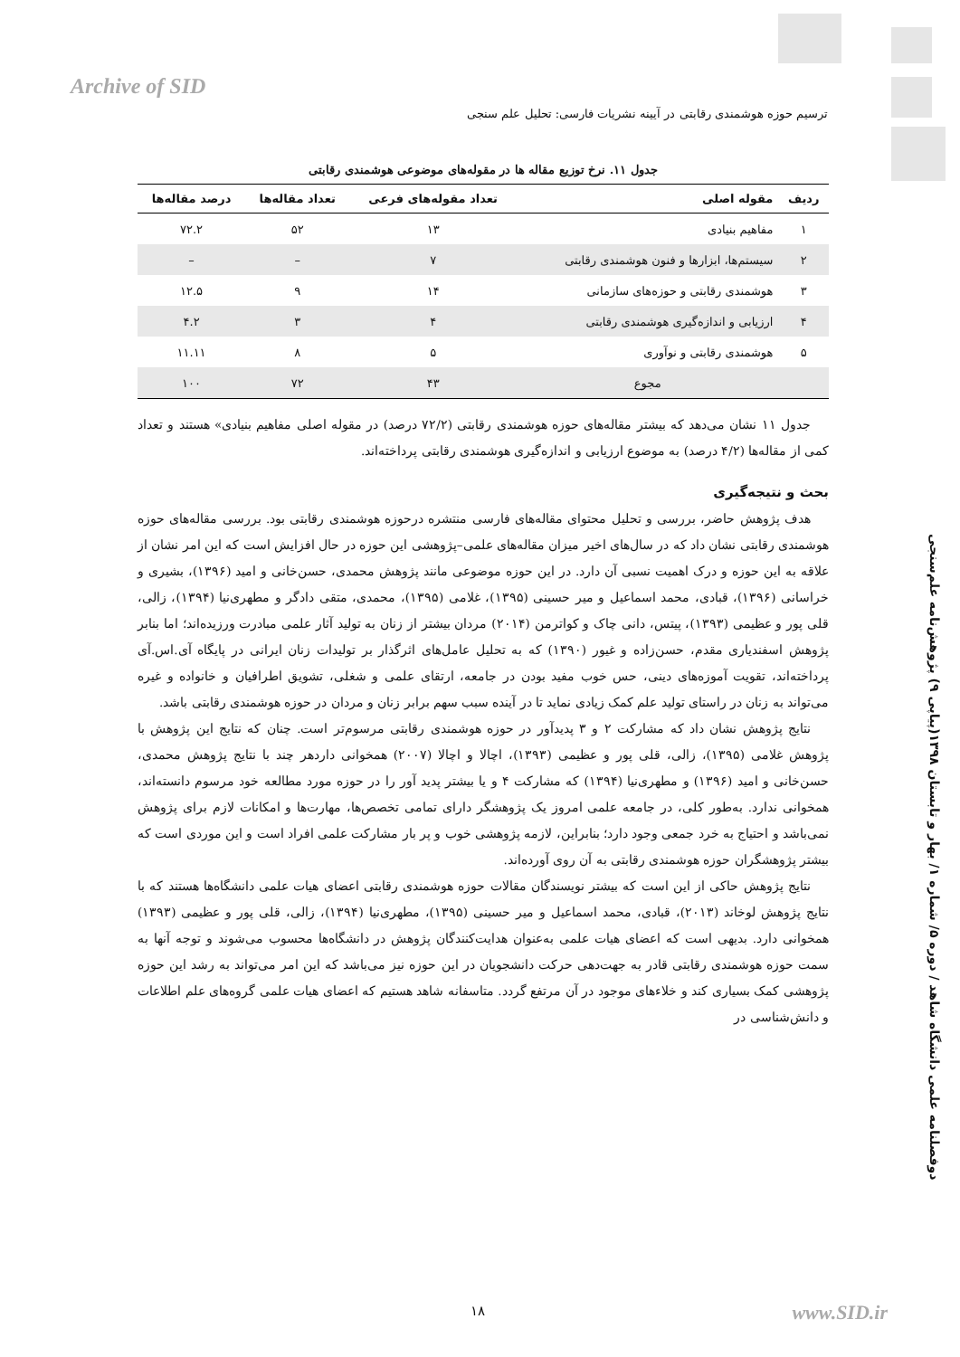Archive of SID
ترسیم حوزه هوشمندی رقابتی در آیینه نشریات فارسی: تحلیل علم سنجی
جدول ۱۱. نرخ توزیع مقاله ها در مقوله‌های موضوعی هوشمندی رقابتی
| ردیف | مقوله اصلی | تعداد مقوله‌های فرعی | تعداد مقاله‌ها | درصد مقاله‌ها |
| --- | --- | --- | --- | --- |
| ۱ | مفاهیم بنیادی | ۱۳ | ۵۲ | ۷۲.۲ |
| ۲ | سیستم‌ها، ابزارها و فنون هوشمندی رقابتی | ۷ | – | – |
| ۳ | هوشمندی رقابتی و حوزه‌های سازمانی | ۱۴ | ۹ | ۱۲.۵ |
| ۴ | ارزیابی و اندازه‌گیری هوشمندی رقابتی | ۴ | ۳ | ۴.۲ |
| ۵ | هوشمندی رقابتی و نوآوری | ۵ | ۸ | ۱۱.۱۱ |
| | مجوع | ۴۳ | ۷۲ | ۱۰۰ |
جدول ۱۱ نشان می‌دهد که بیشتر مقاله‌های حوزه هوشمندی رقابتی (۷۲/۲ درصد) در مقوله اصلی مفاهیم بنیادی» هستند و تعداد کمی از مقاله‌ها (۴/۲ درصد) به موضوع ارزیابی و اندازه‌گیری هوشمندی رقابتی پرداخته‌اند.
بحث و نتیجه‌گیری
هدف پژوهش حاضر، بررسی و تحلیل محتوای مقاله‌های فارسی منتشره درحوزه هوشمندی رقابتی بود. بررسی مقاله‌های حوزه هوشمندی رقابتی نشان داد که در سال‌های اخیر میزان مقاله‌های علمی–پژوهشی این حوزه در حال افزایش است که این امر نشان از علاقه به این حوزه و درک اهمیت نسبی آن دارد. در این حوزه موضوعی مانند پژوهش محمدی، حسن‌خانی و امید (۱۳۹۶)، بشیری و خراسانی (۱۳۹۶)، قبادی، محمد اسماعیل و میر حسینی (۱۳۹۵)، غلامی (۱۳۹۵)، محمدی، متقی دادگر و مطهری‌نیا (۱۳۹۴)، زالی، قلی پور و عظیمی (۱۳۹۳)، پیتس، دانی چاک و کواترمن (۲۰۱۴) مردان بیشتر از زنان به تولید آثار علمی مبادرت ورزیده‌اند؛ اما بنابر پژوهش اسفندیاری مقدم، حسن‌زاده و غیور (۱۳۹۰) که به تحلیل عامل‌های اثرگذار بر تولیدات زنان ایرانی در پایگاه آی.اس.آی پرداخته‌اند، تقویت آموزه‌های دینی، حس خوب مفید بودن در جامعه، ارتقای علمی و شغلی، تشویق اطرافیان و خانواده و غیره می‌تواند به زنان در راستای تولید علم کمک زیادی نماید تا در آینده سبب سهم برابر زنان و مردان در حوزه هوشمندی رقابتی باشد.
نتایج پژوهش نشان داد که مشارکت ۲ و ۳ پدیدآور در حوزه هوشمندی رقابتی مرسوم‌تر است. چنان که نتایج این پژوهش با پژوهش غلامی (۱۳۹۵)، زالی، قلی پور و عظیمی (۱۳۹۳)، اچالا و اچالا (۲۰۰۷) همخوانی داردهر چند با نتایج پژوهش محمدی، حسن‌خانی و امید (۱۳۹۶) و مطهری‌نیا (۱۳۹۴) که مشارکت ۴ و یا بیشتر پدید آور را در حوزه مورد مطالعه خود مرسوم دانسته‌اند، همخوانی ندارد. به‌طور کلی، در جامعه علمی امروز یک پژوهشگر دارای تمامی تخصص‌ها، مهارت‌ها و امکانات لازم برای پژوهش نمی‌باشد و احتیاج به خرد جمعی وجود دارد؛ بنابراین، لازمه پژوهشی خوب و پر بار مشارکت علمی افراد است و این موردی است که بیشتر پژوهشگران حوزه هوشمندی رقابتی به آن روی آورده‌اند.
نتایج پژوهش حاکی از این است که بیشتر نویسندگان مقالات حوزه هوشمندی رقابتی اعضای هیات علمی دانشگاه‌ها هستند که با نتایج پژوهش لوخاند (۲۰۱۳)، قبادی، محمد اسماعیل و میر حسینی (۱۳۹۵)، مطهری‌نیا (۱۳۹۴)، زالی، قلی پور و عظیمی (۱۳۹۳) همخوانی دارد. بدیهی است که اعضای هیات علمی به‌عنوان هدایت‌کنندگان پژوهش در دانشگاه‌ها محسوب می‌شوند و توجه آنها به سمت حوزه هوشمندی رقابتی قادر به جهت‌دهی حرکت دانشجویان در این حوزه نیز می‌باشد که این امر می‌تواند به رشد این حوزه پژوهشی کمک بسیاری کند و خلاءهای موجود در آن مرتفع گردد. متاسفانه شاهد هستیم که اعضای هیات علمی گروه‌های علم اطلاعات و دانش‌شناسی در
دوفصلنامه علمی دانشگاه شاهد / دوره ۵/ شماره ۱/ بهار و تابستان ۱۳۹۸(پیاپی ۹) پژوهش‌نامه علم‌سنجی
۱۸ www.SID.ir